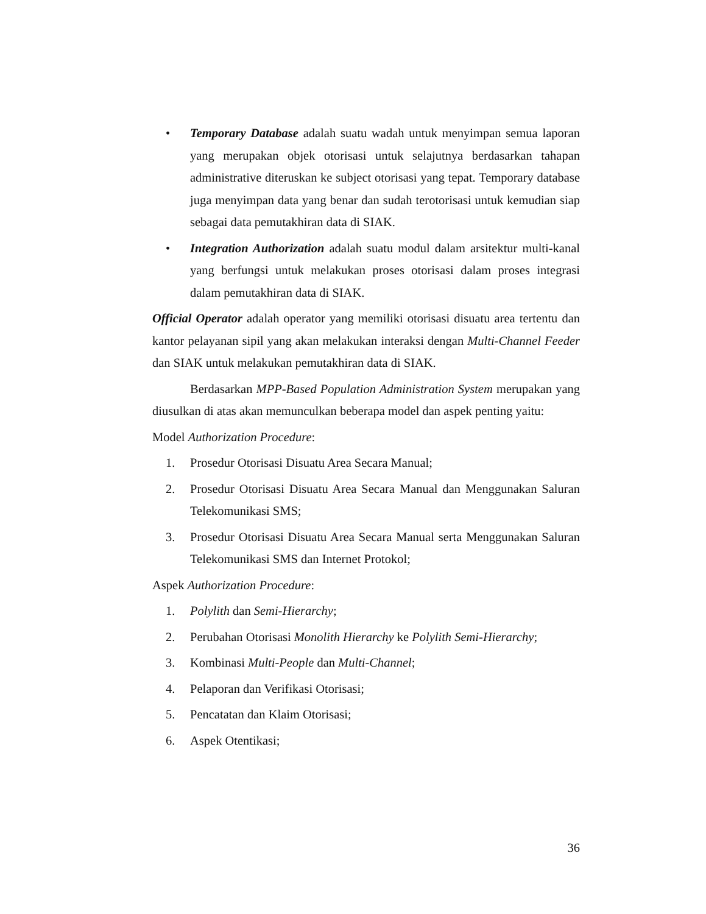• Temporary Database adalah suatu wadah untuk menyimpan semua laporan yang merupakan objek otorisasi untuk selajutnya berdasarkan tahapan administrative diteruskan ke subject otorisasi yang tepat. Temporary database juga menyimpan data yang benar dan sudah terotorisasi untuk kemudian siap sebagai data pemutakhiran data di SIAK.
• Integration Authorization adalah suatu modul dalam arsitektur multi-kanal yang berfungsi untuk melakukan proses otorisasi dalam proses integrasi dalam pemutakhiran data di SIAK.
Official Operator adalah operator yang memiliki otorisasi disuatu area tertentu dan kantor pelayanan sipil yang akan melakukan interaksi dengan Multi-Channel Feeder dan SIAK untuk melakukan pemutakhiran data di SIAK.
Berdasarkan MPP-Based Population Administration System merupakan yang diusulkan di atas akan memunculkan beberapa model dan aspek penting yaitu:
Model Authorization Procedure:
1. Prosedur Otorisasi Disuatu Area Secara Manual;
2. Prosedur Otorisasi Disuatu Area Secara Manual dan Menggunakan Saluran Telekomunikasi SMS;
3. Prosedur Otorisasi Disuatu Area Secara Manual serta Menggunakan Saluran Telekomunikasi SMS dan Internet Protokol;
Aspek Authorization Procedure:
1. Polylith dan Semi-Hierarchy;
2. Perubahan Otorisasi Monolith Hierarchy ke Polylith Semi-Hierarchy;
3. Kombinasi Multi-People dan Multi-Channel;
4. Pelaporan dan Verifikasi Otorisasi;
5. Pencatatan dan Klaim Otorisasi;
6. Aspek Otentikasi;
36